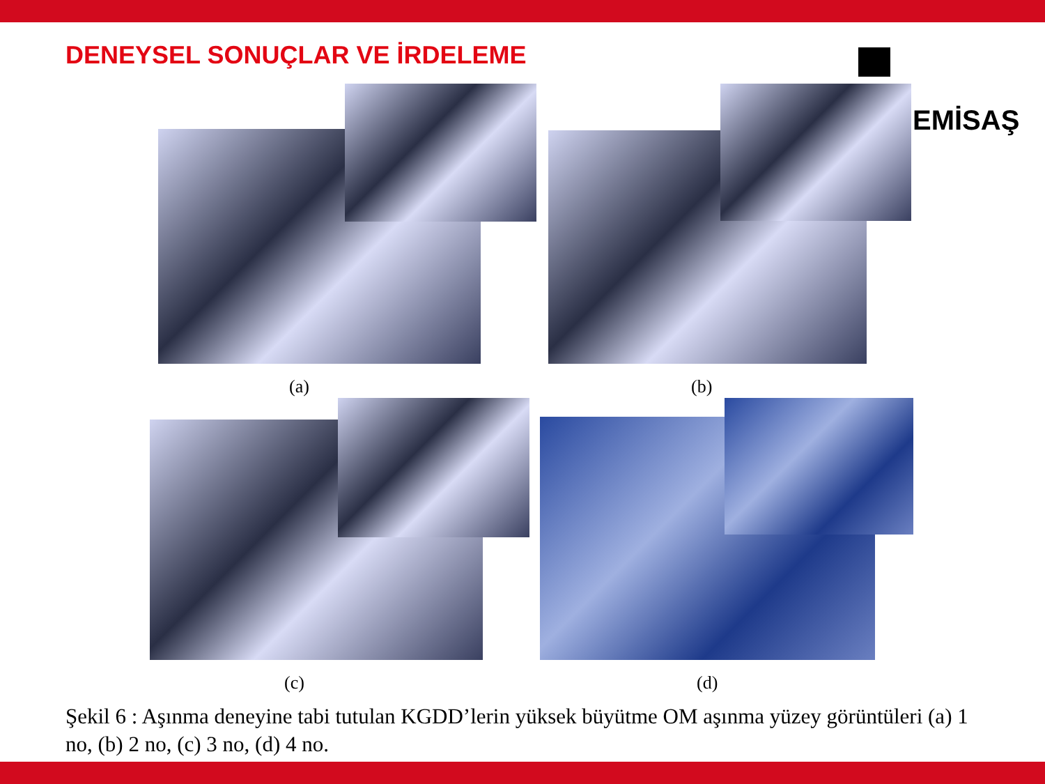DENEYSEL SONUÇLAR VE İRDELEME
EMİSAŞ
(a) (b)
(c) (d)
Şekil 6 : Aşınma deneyine tabi tutulan KGDD’lerin yüksek büyütme OM aşınma yüzey görüntüleri (a) 1 no, (b) 2 no, (c) 3 no, (d) 4 no.